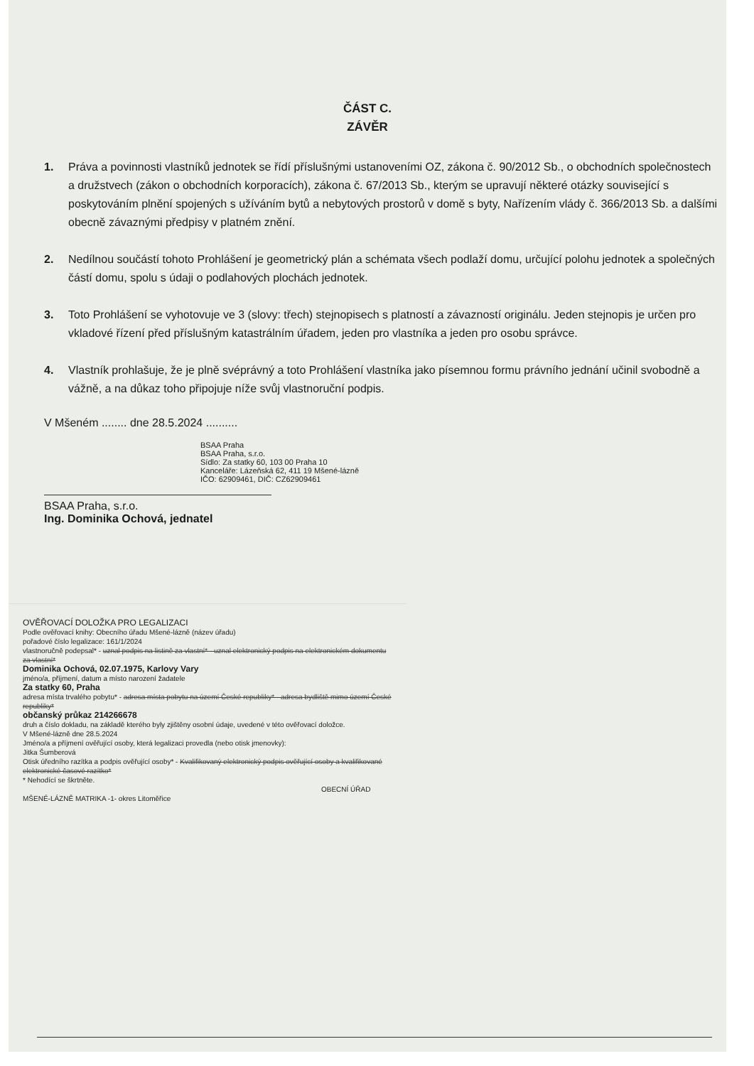ČÁST C.
ZÁVĚR
1. Práva a povinnosti vlastníků jednotek se řídí příslušnými ustanoveními OZ, zákona č. 90/2012 Sb., o obchodních společnostech a družstvech (zákon o obchodních korporacích), zákona č. 67/2013 Sb., kterým se upravují některé otázky související s poskytováním plnění spojených s užíváním bytů a nebytových prostorů v domě s byty, Nařízením vlády č. 366/2013 Sb. a dalšími obecně závaznými předpisy v platném znění.
2. Nedílnou součástí tohoto Prohlášení je geometrický plán a schémata všech podlaží domu, určující polohu jednotek a společných částí domu, spolu s údaji o podlahových plochách jednotek.
3. Toto Prohlášení se vyhotovuje ve 3 (slovy: třech) stejnopisech s platností a závazností originálu. Jeden stejnopis je určen pro vkladové řízení před příslušným katastrálním úřadem, jeden pro vlastníka a jeden pro osobu správce.
4. Vlastník prohlašuje, že je plně svéprávný a toto Prohlášení vlastníka jako písemnou formu právního jednání učinil svobodně a vážně, a na důkaz toho připojuje níže svůj vlastnoruční podpis.
V Mšeném ........ dne 28.5.2024 ..........
BSAA Praha
BSAA Praha, s.r.o.
Sídlo: Za statky 60, 103 00 Praha 10
Kanceláře: Lázeňská 62, 411 19 Mšené-lázně
IČO: 62909461, DIČ: CZ62909461
BSAA Praha, s.r.o.
Ing. Dominika Ochová, jednatel
OVĚŘOVACÍ DOLOŽKA PRO LEGALIZACI
Podle ověřovací knihy: Obecního úřadu Mšené-lázně (název úřadu)
pořadové číslo legalizace: 161/1/2024
vlastnoručně podepsal* - uznal podpis na listině za vlastní* - uznal elektronický podpis na elektronickém dokumentu za vlastní*
Dominika Ochová, 02.07.1975, Karlovy Vary
jméno/a, příjmení, datum a místo narození žadatele
Za statky 60, Praha
adresa místa trvalého pobytu* - adresa místa pobytu na území České republiky* - adresa bydliště mimo území České republiky*
občanský průkaz 214266678
druh a číslo dokladu, na základě kterého byly zjištěny osobní údaje, uvedené v této ověřovací doložce.
V Mšené-lázně dne 28.5.2024
Jméno/a a příjmení ověřující osoby, která legalizaci provedla (nebo otisk jmenovky):
Jitka Šumberová
Otisk úředního razítka a podpis ověřující osoby* - Kvalifikovaný elektronický podpis ověřující osoby a kvalifikované elektronické časové razítko*
* Nehodící se škrtněte.
OBECNÍ ÚŘAD MŠENÉ-LÁZNĚ MATRIKA -1- okres Litoměřice